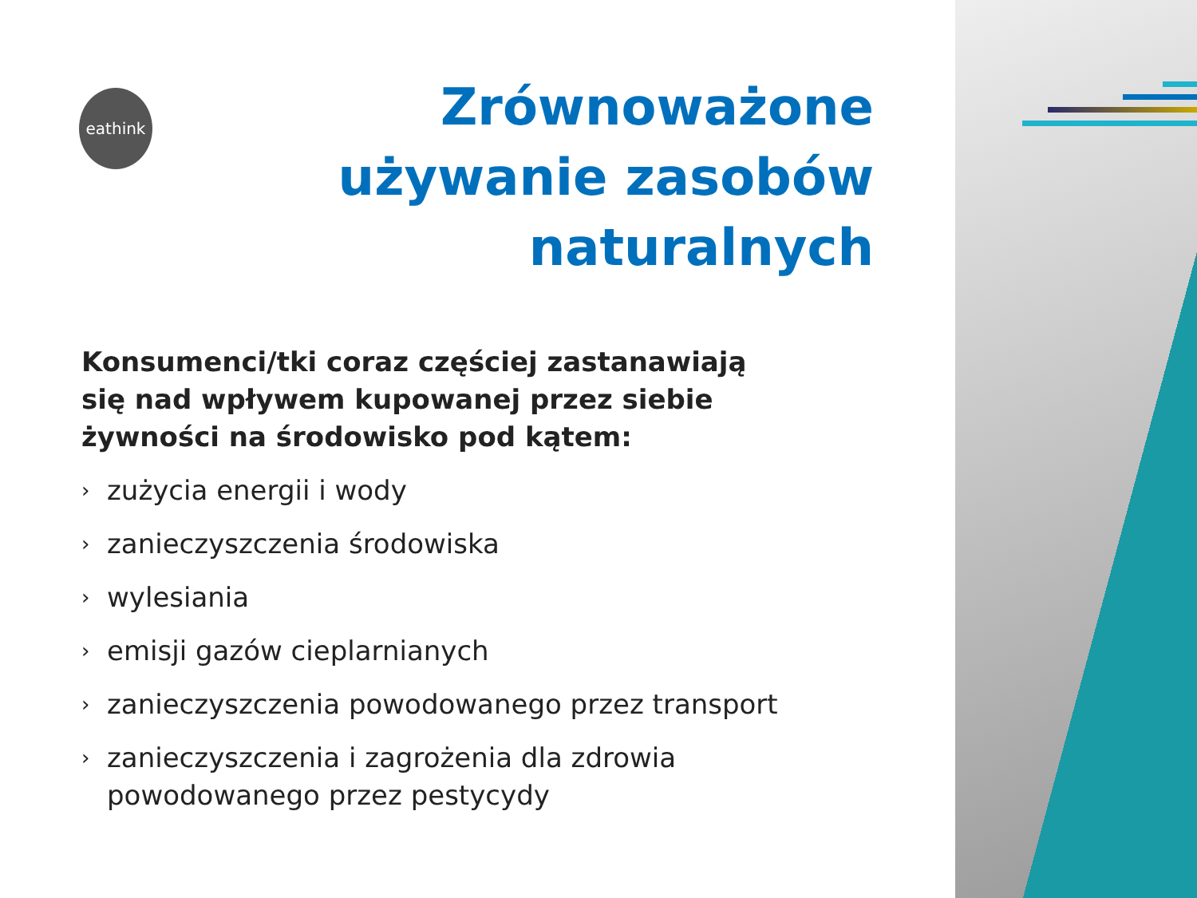eathink
Zrównoważone używanie zasobów naturalnych
Konsumenci/tki coraz częściej zastanawiają się nad wpływem kupowanej przez siebie żywności na środowisko pod kątem:
› zużycia energii i wody
› zanieczyszczenia środowiska
› wylesiania
› emisji gazów cieplarnianych
› zanieczyszczenia powodowanego przez transport
› zanieczyszczenia i zagrożenia dla zdrowia powodowanego przez pestycydy